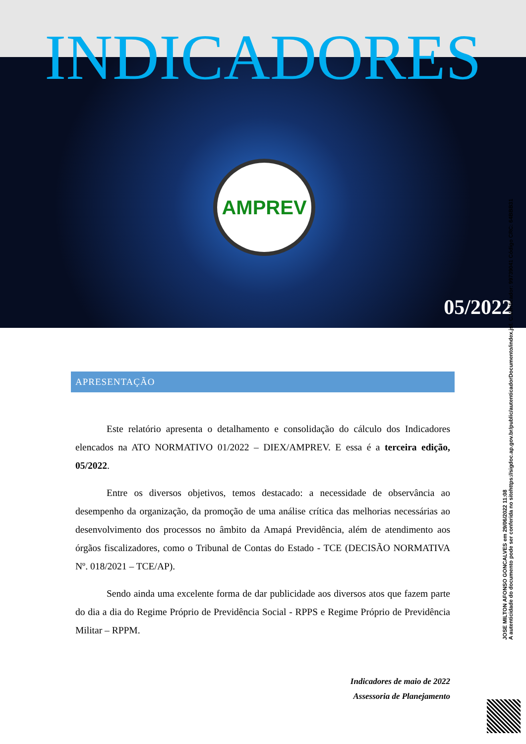AMPREV
05/2022
INDICADORES
APRESENTAÇÃO
Este relatório apresenta o detalhamento e consolidação do cálculo dos Indicadores elencados na ATO NORMATIVO 01/2022 – DIEX/AMPREV. E essa é a terceira edição, 05/2022.
Entre os diversos objetivos, temos destacado: a necessidade de observância ao desempenho da organização, da promoção de uma análise crítica das melhorias necessárias ao desenvolvimento dos processos no âmbito da Amapá Previdência, além de atendimento aos órgãos fiscalizadores, como o Tribunal de Contas do Estado - TCE (DECISÃO NORMATIVA Nº. 018/2021 – TCE/AP).
Sendo ainda uma excelente forma de dar publicidade aos diversos atos que fazem parte do dia a dia do Regime Próprio de Previdência Social - RPPS e Regime Próprio de Previdência Militar – RPPM.
Indicadores de maio de 2022
Assessoria de Planejamento
JOSE MILTON AFONSO GONCALVES em 29/06/2022 11:08
A autenticidade do documento pode ser conferida no sitehttps://sigdoc.ap.gov.br/public/autenticadorDocumento/index.jsf. C.Verificador: 99739041 Código CRC: 64BBB31